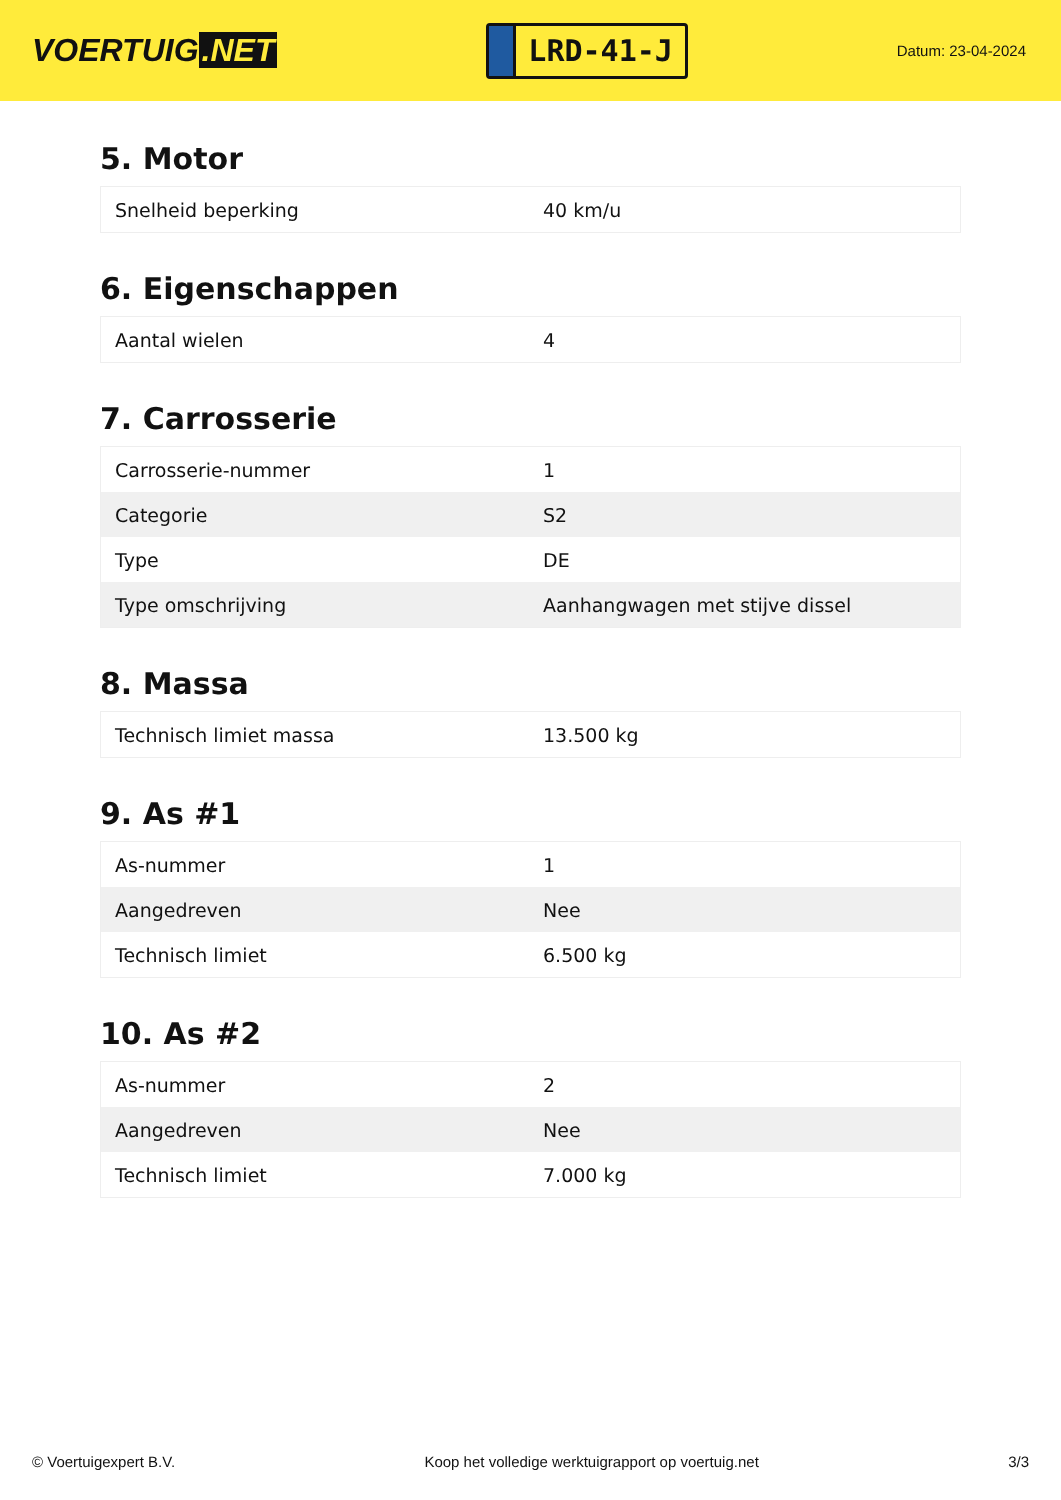VOERTUIG.NET
LRD-41-J
Datum: 23-04-2024
5. Motor
| Snelheid beperking | 40 km/u |
6. Eigenschappen
| Aantal wielen | 4 |
7. Carrosserie
| Carrosserie-nummer | 1 |
| Categorie | S2 |
| Type | DE |
| Type omschrijving | Aanhangwagen met stijve dissel |
8. Massa
| Technisch limiet massa | 13.500 kg |
9. As #1
| As-nummer | 1 |
| Aangedreven | Nee |
| Technisch limiet | 6.500 kg |
10. As #2
| As-nummer | 2 |
| Aangedreven | Nee |
| Technisch limiet | 7.000 kg |
© Voertuigexpert B.V. Koop het volledige werktuigrapport op voertuig.net 3/3